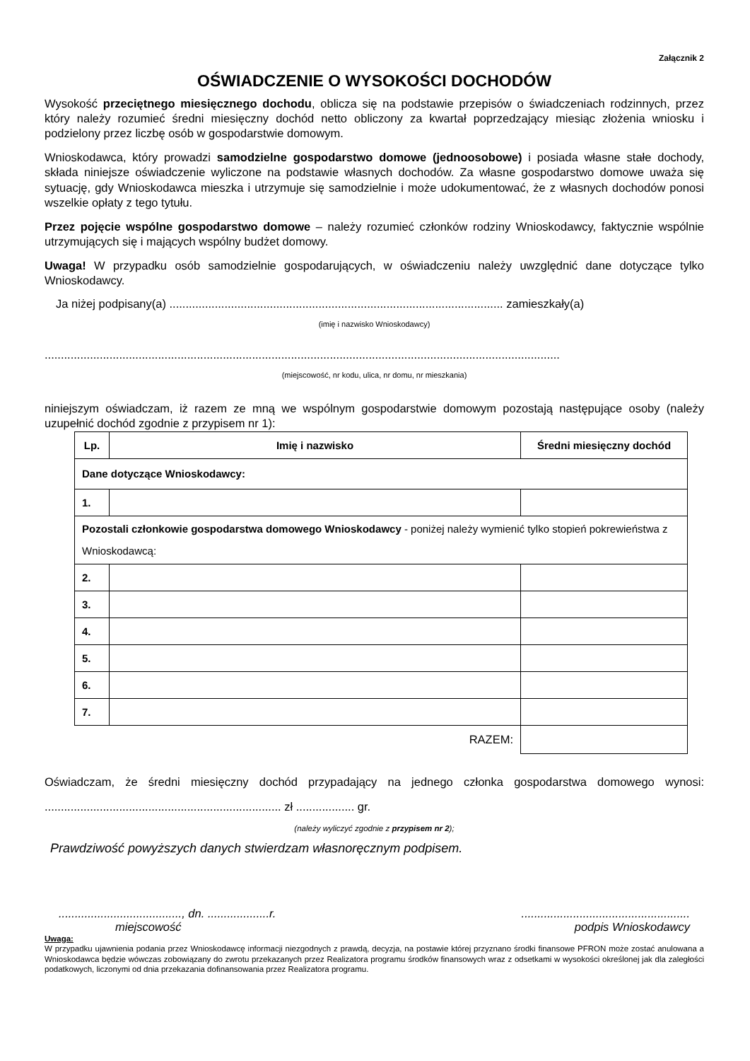Załącznik 2
OŚWIADCZENIE O WYSOKOŚCI DOCHODÓW
Wysokość przeciętnego miesięcznego dochodu, oblicza się na podstawie przepisów o świadczeniach rodzinnych, przez który należy rozumieć średni miesięczny dochód netto obliczony za kwartał poprzedzający miesiąc złożenia wniosku i podzielony przez liczbę osób w gospodarstwie domowym.
Wnioskodawca, który prowadzi samodzielne gospodarstwo domowe (jednoosobowe) i posiada własne stałe dochody, składa niniejsze oświadczenie wyliczone na podstawie własnych dochodów. Za własne gospodarstwo domowe uważa się sytuację, gdy Wnioskodawca mieszka i utrzymuje się samodzielnie i może udokumentować, że z własnych dochodów ponosi wszelkie opłaty z tego tytułu.
Przez pojęcie wspólne gospodarstwo domowe – należy rozumieć członków rodziny Wnioskodawcy, faktycznie wspólnie utrzymujących się i mających wspólny budżet domowy.
Uwaga! W przypadku osób samodzielnie gospodarujących, w oświadczeniu należy uwzględnić dane dotyczące tylko Wnioskodawcy.
Ja niżej podpisany(a) ....................................................................................................... zamieszkały(a)
(imię i nazwisko Wnioskodawcy)
...............................................................................................................................................................
(miejscowość, nr kodu, ulica, nr domu, nr mieszkania)
niniejszym oświadczam, iż razem ze mną we wspólnym gospodarstwie domowym pozostają następujące osoby (należy uzupełnić dochód zgodnie z przypisem nr 1):
| Lp. | Imię i nazwisko | Średni miesięczny dochód |
| --- | --- | --- |
| Dane dotyczące Wnioskodawcy: | | |
| 1. | | |
| Pozostali członkowie gospodarstwa domowego Wnioskodawcy - poniżej należy wymienić tylko stopień pokrewieństwa z Wnioskodawcą: | | |
| 2. | | |
| 3. | | |
| 4. | | |
| 5. | | |
| 6. | | |
| 7. | | |
| RAZEM: | | |
Oświadczam, że średni miesięczny dochód przypadający na jednego członka gospodarstwa domowego wynosi: ......................................................................... zł .................. gr.
(należy wyliczyć zgodnie z przypisem nr 2);
Prawdziwość powyższych danych stwierdzam własnoręcznym podpisem.
......................................, dn. ...................r.....................................................
miejscowość podpis Wnioskodawcy
Uwaga:
W przypadku ujawnienia podania przez Wnioskodawcę informacji niezgodnych z prawdą, decyzja, na postawie której przyznano środki finansowe PFRON może zostać anulowana a Wnioskodawca będzie wówczas zobowiązany do zwrotu przekazanych przez Realizatora programu środków finansowych wraz z odsetkami w wysokości określonej jak dla zaległości podatkowych, liczonymi od dnia przekazania dofinansowania przez Realizatora programu.